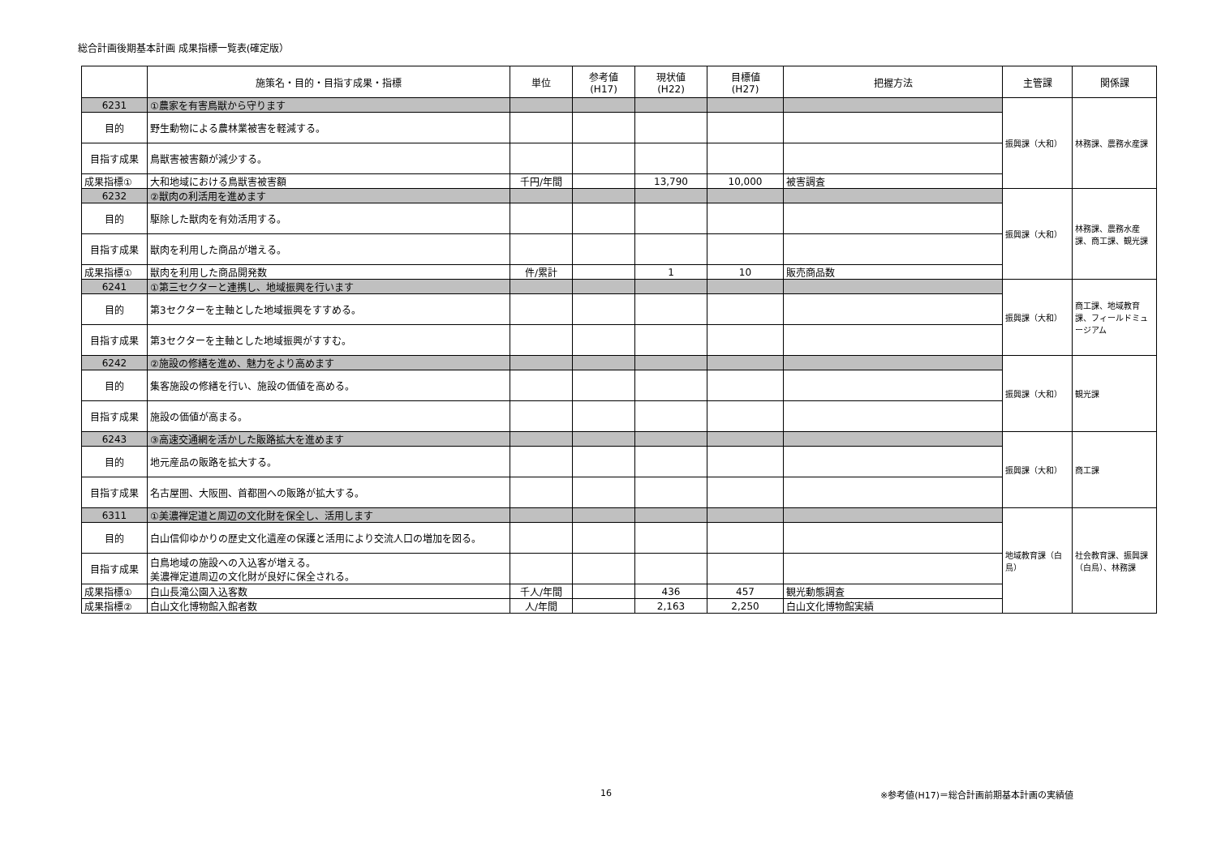総合計画後期基本計画 成果指標一覧表(確定版）
| | 施策名・目的・目指す成果・指標 | 単位 | 参考値 (H17) | 現状値 (H22) | 目標値 (H27) | 把握方法 | 主管課 | 関係課 |
| --- | --- | --- | --- | --- | --- | --- | --- | --- |
| 6231 | ①農家を有害鳥獣から守ります | | | | | | 振興課（大和） | 林務課、農務水産課 |
| 目的 | 野生動物による農林業被害を軽減する。 | | | | | | | |
| 目指す成果 | 鳥獣害被害額が減少する。 | | | | | | | |
| 成果指標① | 大和地域における鳥獣害被害額 | 千円/年間 | | 13,790 | 10,000 | 被害調査 | | |
| 6232 | ②獣肉の利活用を進めます | | | | | | 振興課（大和） | 林務課、農務水産課、商工課、観光課 |
| 目的 | 駆除した獣肉を有効活用する。 | | | | | | | |
| 目指す成果 | 獣肉を利用した商品が増える。 | | | | | | | |
| 成果指標① | 獣肉を利用した商品開発数 | 件/累計 | | 1 | 10 | 販売商品数 | | |
| 6241 | ①第三セクターと連携し、地域振興を行います | | | | | | 振興課（大和） | 商工課、地域教育課、フィールドミュージアム |
| 目的 | 第3セクターを主軸とした地域振興をすすめる。 | | | | | | | |
| 目指す成果 | 第3セクターを主軸とした地域振興がすすむ。 | | | | | | | |
| 6242 | ②施設の修繕を進め、魅力をより高めます | | | | | | 振興課（大和） | 観光課 |
| 目的 | 集客施設の修繕を行い、施設の価値を高める。 | | | | | | | |
| 目指す成果 | 施設の価値が高まる。 | | | | | | | |
| 6243 | ③高速交通網を活かした販路拡大を進めます | | | | | | 振興課（大和） | 商工課 |
| 目的 | 地元産品の販路を拡大する。 | | | | | | | |
| 目指す成果 | 名古屋圏、大阪圏、首都圏への販路が拡大する。 | | | | | | | |
| 6311 | ①美濃禅定道と周辺の文化財を保全し、活用します | | | | | | 地域教育課（白鳥） | 社会教育課、振興課（白鳥）、林務課 |
| 目的 | 白山信仰ゆかりの歴史文化遺産の保護と活用により交流人口の増加を図る。 | | | | | | | |
| 目指す成果 | 白鳥地域の施設への入込客が増える。 美濃禅定道周辺の文化財が良好に保全される。 | | | | | | | |
| 成果指標① | 白山長滝公園入込客数 | 千人/年間 | | 436 | 457 | 観光動態調査 | | |
| 成果指標② | 白山文化博物館入館者数 | 人/年間 | | 2,163 | 2,250 | 白山文化博物館実績 | | |
16
※参考値(H17)＝総合計画前期基本計画の実績値